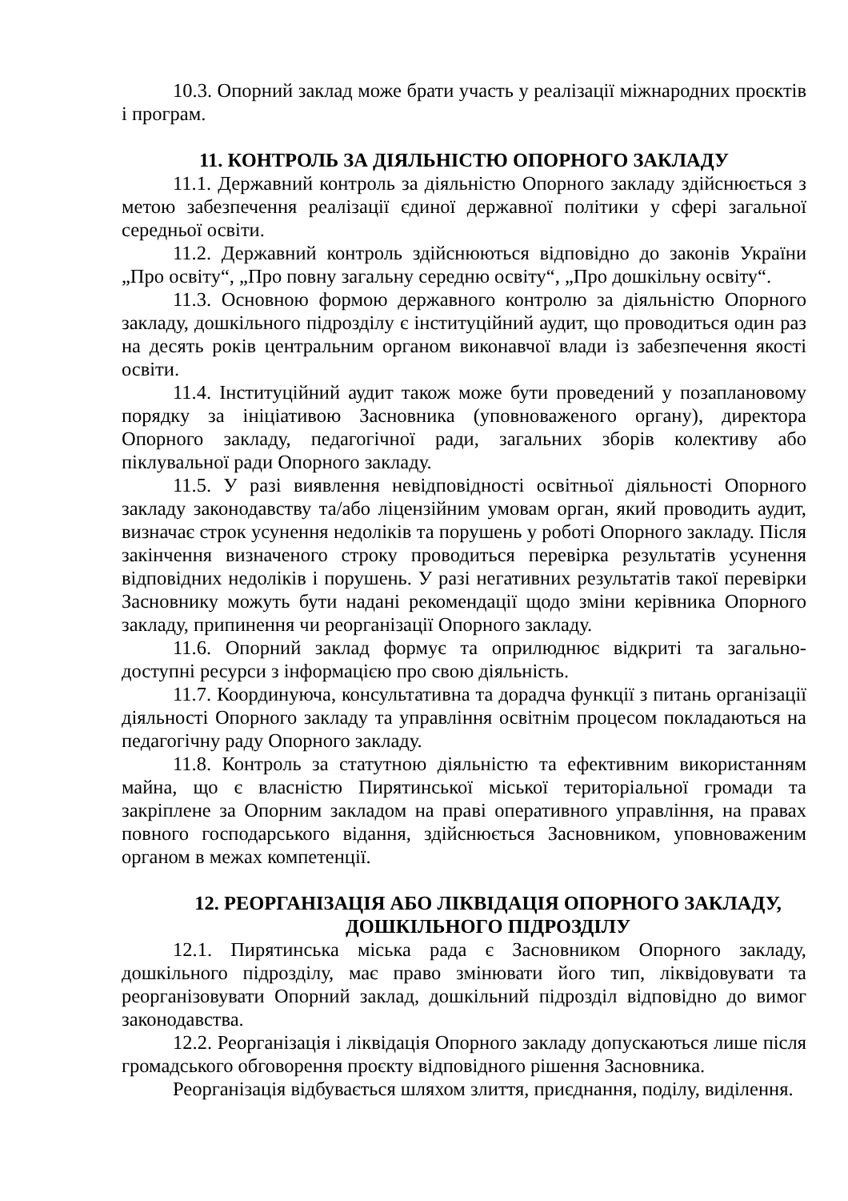10.3. Опорний заклад може брати участь у реалізації міжнародних проєктів і програм.
11. КОНТРОЛЬ ЗА ДІЯЛЬНІСТЮ ОПОРНОГО ЗАКЛАДУ
11.1. Державний контроль за діяльністю Опорного закладу здійснюється з метою забезпечення реалізації єдиної державної політики у сфері загальної середньої освіти.
11.2. Державний контроль здійснюються відповідно до законів України „Про освіту“, „Про повну загальну середню освіту“, „Про дошкільну освіту“.
11.3. Основною формою державного контролю за діяльністю Опорного закладу, дошкільного підрозділу є інституційний аудит, що проводиться один раз на десять років центральним органом виконавчої влади із забезпечення якості освіти.
11.4. Інституційний аудит також може бути проведений у позаплановому порядку за ініціативою Засновника (уповноваженого органу), директора Опорного закладу, педагогічної ради, загальних зборів колективу або піклувальної ради Опорного закладу.
11.5. У разі виявлення невідповідності освітньої діяльності Опорного закладу законодавству та/або ліцензійним умовам орган, який проводить аудит, визначає строк усунення недоліків та порушень у роботі Опорного закладу. Після закінчення визначеного строку проводиться перевірка результатів усунення відповідних недоліків і порушень. У разі негативних результатів такої перевірки Засновнику можуть бути надані рекомендації щодо зміни керівника Опорного закладу, припинення чи реорганізації Опорного закладу.
11.6. Опорний заклад формує та оприлюднює відкриті та загально-доступні ресурси з інформацією про свою діяльність.
11.7. Координуюча, консультативна та дорадча функції з питань організації діяльності Опорного закладу та управління освітнім процесом покладаються на педагогічну раду Опорного закладу.
11.8. Контроль за статутною діяльністю та ефективним використанням майна, що є власністю Пирятинської міської територіальної громади та закріплене за Опорним закладом на праві оперативного управління, на правах повного господарського відання, здійснюється Засновником, уповноваженим органом в межах компетенції.
12. РЕОРГАНІЗАЦІЯ АБО ЛІКВІДАЦІЯ ОПОРНОГО ЗАКЛАДУ,
ДОШКІЛЬНОГО ПІДРОЗДІЛУ
12.1. Пирятинська міська рада є Засновником Опорного закладу, дошкільного підрозділу, має право змінювати його тип, ліквідовувати та реорганізовувати Опорний заклад, дошкільний підрозділ відповідно до вимог законодавства.
12.2. Реорганізація і ліквідація Опорного закладу допускаються лише після громадського обговорення проєкту відповідного рішення Засновника.
Реорганізація відбувається шляхом злиття, приєднання, поділу, виділення.